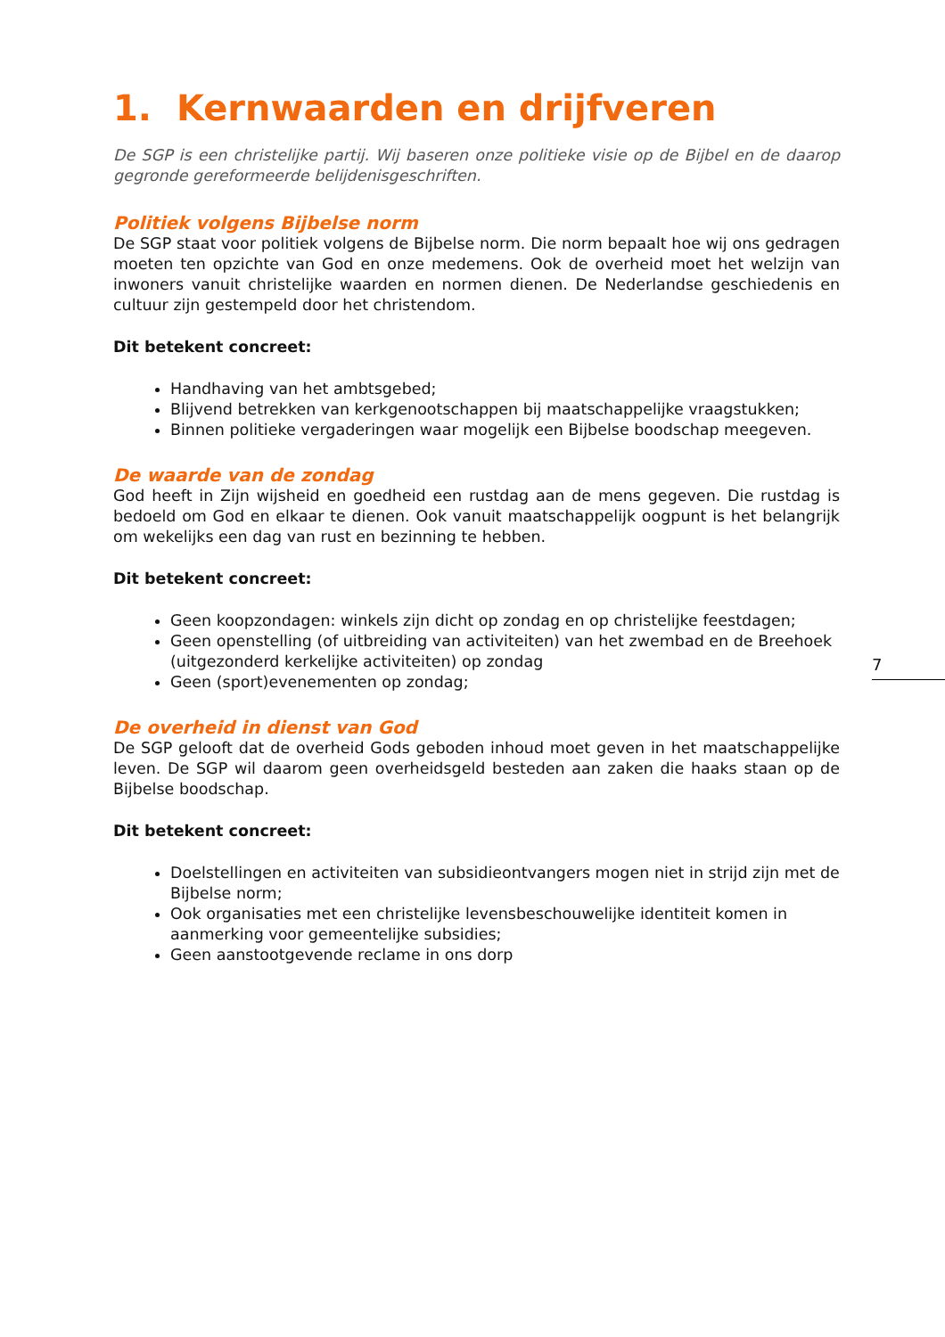1. Kernwaarden en drijfveren
De SGP is een christelijke partij. Wij baseren onze politieke visie op de Bijbel en de daarop gegronde gereformeerde belijdenisgeschriften.
Politiek volgens Bijbelse norm
De SGP staat voor politiek volgens de Bijbelse norm. Die norm bepaalt hoe wij ons gedragen moeten ten opzichte van God en onze medemens. Ook de overheid moet het welzijn van inwoners vanuit christelijke waarden en normen dienen. De Nederlandse geschiedenis en cultuur zijn gestempeld door het christendom.
Dit betekent concreet:
Handhaving van het ambtsgebed;
Blijvend betrekken van kerkgenootschappen bij maatschappelijke vraagstukken;
Binnen politieke vergaderingen waar mogelijk een Bijbelse boodschap meegeven.
De waarde van de zondag
God heeft in Zijn wijsheid en goedheid een rustdag aan de mens gegeven. Die rustdag is bedoeld om God en elkaar te dienen. Ook vanuit maatschappelijk oogpunt is het belangrijk om wekelijks een dag van rust en bezinning te hebben.
Dit betekent concreet:
Geen koopzondagen: winkels zijn dicht op zondag en op christelijke feestdagen;
Geen openstelling (of uitbreiding van activiteiten) van het zwembad en de Breehoek (uitgezonderd kerkelijke activiteiten) op zondag
Geen (sport)evenementen op zondag;
De overheid in dienst van God
De SGP gelooft dat de overheid Gods geboden inhoud moet geven in het maatschappelijke leven. De SGP wil daarom geen overheidsgeld besteden aan zaken die haaks staan op de Bijbelse boodschap.
Dit betekent concreet:
Doelstellingen en activiteiten van subsidieontvangers mogen niet in strijd zijn met de Bijbelse norm;
Ook organisaties met een christelijke levensbeschouwelijke identiteit komen in aanmerking voor gemeentelijke subsidies;
Geen aanstootgevende reclame in ons dorp
7